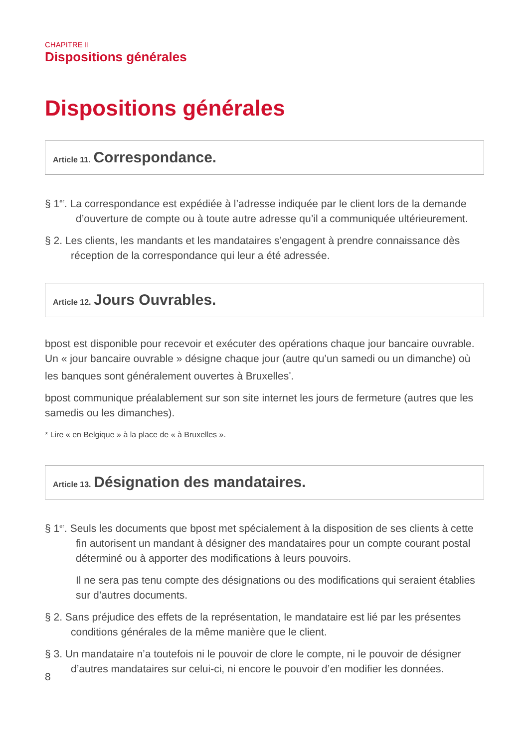CHAPITRE II
Dispositions générales
Dispositions générales
Article 11. Correspondance.
§ 1<sup>er</sup>. La correspondance est expédiée à l’adresse indiquée par le client lors de la demande d’ouverture de compte ou à toute autre adresse qu’il a communiquée ultérieurement.
§ 2. Les clients, les mandants et les mandataires s’engagent à prendre connaissance dès réception de la correspondance qui leur a été adressée.
Article 12. Jours Ouvrables.
bpost est disponible pour recevoir et exécuter des opérations chaque jour bancaire ouvrable. Un « jour bancaire ouvrable » désigne chaque jour (autre qu’un samedi ou un dimanche) où les banques sont généralement ouvertes à Bruxelles<sup>*</sup>.
bpost communique préalablement sur son site internet les jours de fermeture (autres que les samedis ou les dimanches).
* Lire « en Belgique » à la place de « à Bruxelles ».
Article 13. Désignation des mandataires.
§ 1<sup>er</sup>. Seuls les documents que bpost met spécialement à la disposition de ses clients à cette fin autorisent un mandant à désigner des mandataires pour un compte courant postal déterminé ou à apporter des modifications à leurs pouvoirs.
Il ne sera pas tenu compte des désignations ou des modifications qui seraient établies sur d’autres documents.
§ 2. Sans préjudice des effets de la représentation, le mandataire est lié par les présentes conditions générales de la même manière que le client.
§ 3. Un mandataire n’a toutefois ni le pouvoir de clore le compte, ni le pouvoir de désigner d’autres mandataires sur celui-ci, ni encore le pouvoir d’en modifier les données.
8